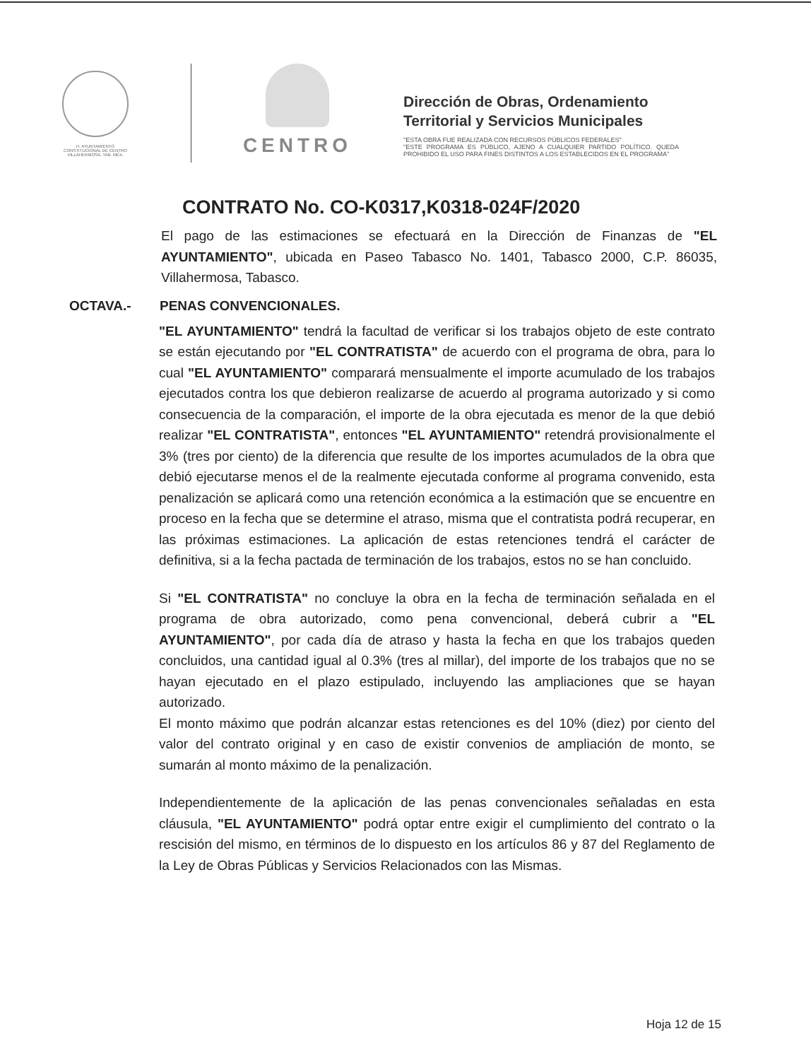H. AYUNTAMIENTO
CONSTITUCIONAL DE CENTRO
VILLAHERMOSA, TAB. MÉX.
CENTRO
Dirección de Obras, Ordenamiento
Territorial y Servicios Municipales
"ESTA OBRA FUE REALIZADA CON RECURSOS PÚBLICOS FEDERALES"
"ESTE PROGRAMA ES PÚBLICO, AJENO A CUALQUIER PARTIDO POLÍTICO. QUEDA PROHIBIDO EL USO PARA FINES DISTINTOS A LOS ESTABLECIDOS EN EL PROGRAMA"
CONTRATO No. CO-K0317,K0318-024F/2020
El pago de las estimaciones se efectuará en la Dirección de Finanzas de "EL AYUNTAMIENTO", ubicada en Paseo Tabasco No. 1401, Tabasco 2000, C.P. 86035, Villahermosa, Tabasco.
OCTAVA.- PENAS CONVENCIONALES.
"EL AYUNTAMIENTO" tendrá la facultad de verificar si los trabajos objeto de este contrato se están ejecutando por "EL CONTRATISTA" de acuerdo con el programa de obra, para lo cual "EL AYUNTAMIENTO" comparará mensualmente el importe acumulado de los trabajos ejecutados contra los que debieron realizarse de acuerdo al programa autorizado y si como consecuencia de la comparación, el importe de la obra ejecutada es menor de la que debió realizar "EL CONTRATISTA", entonces "EL AYUNTAMIENTO" retendrá provisionalmente el 3% (tres por ciento) de la diferencia que resulte de los importes acumulados de la obra que debió ejecutarse menos el de la realmente ejecutada conforme al programa convenido, esta penalización se aplicará como una retención económica a la estimación que se encuentre en proceso en la fecha que se determine el atraso, misma que el contratista podrá recuperar, en las próximas estimaciones. La aplicación de estas retenciones tendrá el carácter de definitiva, si a la fecha pactada de terminación de los trabajos, estos no se han concluido.
Si "EL CONTRATISTA" no concluye la obra en la fecha de terminación señalada en el programa de obra autorizado, como pena convencional, deberá cubrir a "EL AYUNTAMIENTO", por cada día de atraso y hasta la fecha en que los trabajos queden concluidos, una cantidad igual al 0.3% (tres al millar), del importe de los trabajos que no se hayan ejecutado en el plazo estipulado, incluyendo las ampliaciones que se hayan autorizado.
El monto máximo que podrán alcanzar estas retenciones es del 10% (diez) por ciento del valor del contrato original y en caso de existir convenios de ampliación de monto, se sumarán al monto máximo de la penalización.
Independientemente de la aplicación de las penas convencionales señaladas en esta cláusula, "EL AYUNTAMIENTO" podrá optar entre exigir el cumplimiento del contrato o la rescisión del mismo, en términos de lo dispuesto en los artículos 86 y 87 del Reglamento de la Ley de Obras Públicas y Servicios Relacionados con las Mismas.
Hoja 12 de 15